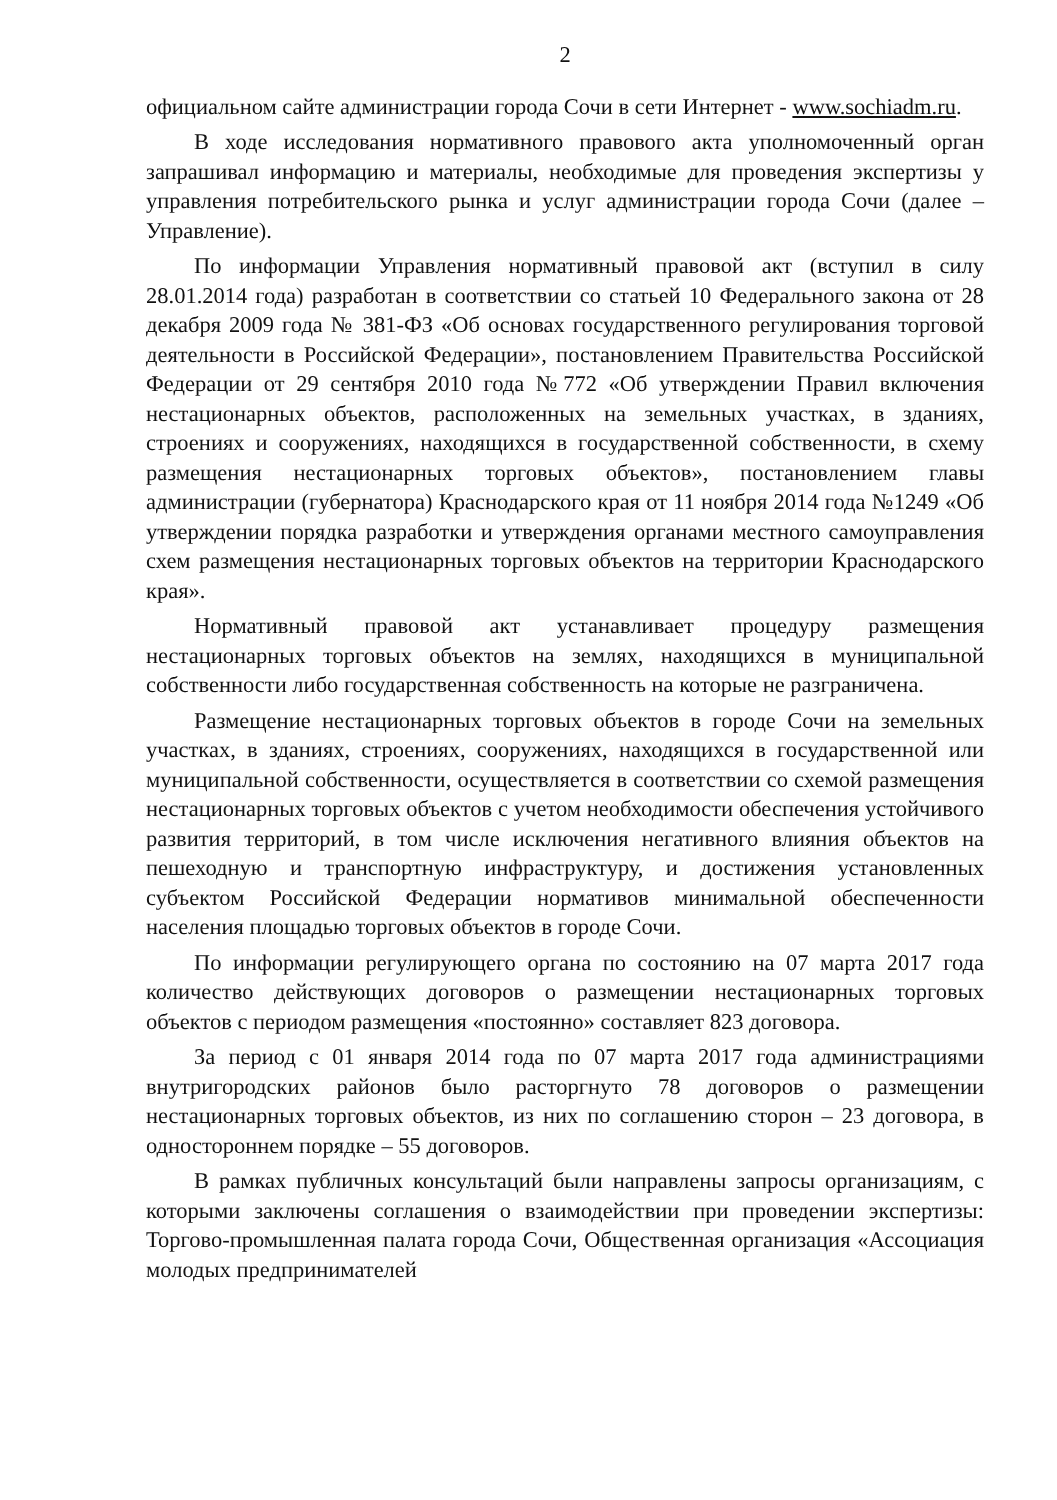2
официальном сайте администрации города Сочи в сети Интернет - www.sochiadm.ru.
В ходе исследования нормативного правового акта уполномоченный орган запрашивал информацию и материалы, необходимые для проведения экспертизы у управления потребительского рынка и услуг администрации города Сочи (далее – Управление).
По информации Управления нормативный правовой акт (вступил в силу 28.01.2014 года) разработан в соответствии со статьей 10 Федерального закона от 28 декабря 2009 года № 381-ФЗ «Об основах государственного регулирования торговой деятельности в Российской Федерации», постановлением Правительства Российской Федерации от 29 сентября 2010 года №772 «Об утверждении Правил включения нестационарных объектов, расположенных на земельных участках, в зданиях, строениях и сооружениях, находящихся в государственной собственности, в схему размещения нестационарных торговых объектов», постановлением главы администрации (губернатора) Краснодарского края от 11 ноября 2014 года №1249 «Об утверждении порядка разработки и утверждения органами местного самоуправления схем размещения нестационарных торговых объектов на территории Краснодарского края».
Нормативный правовой акт устанавливает процедуру размещения нестационарных торговых объектов на землях, находящихся в муниципальной собственности либо государственная собственность на которые не разграничена.
Размещение нестационарных торговых объектов в городе Сочи на земельных участках, в зданиях, строениях, сооружениях, находящихся в государственной или муниципальной собственности, осуществляется в соответствии со схемой размещения нестационарных торговых объектов с учетом необходимости обеспечения устойчивого развития территорий, в том числе исключения негативного влияния объектов на пешеходную и транспортную инфраструктуру, и достижения установленных субъектом Российской Федерации нормативов минимальной обеспеченности населения площадью торговых объектов в городе Сочи.
По информации регулирующего органа по состоянию на 07 марта 2017 года количество действующих договоров о размещении нестационарных торговых объектов с периодом размещения «постоянно» составляет 823 договора.
За период с 01 января 2014 года по 07 марта 2017 года администрациями внутригородских районов было расторгнуто 78 договоров о размещении нестационарных торговых объектов, из них по соглашению сторон – 23 договора, в одностороннем порядке – 55 договоров.
В рамках публичных консультаций были направлены запросы организациям, с которыми заключены соглашения о взаимодействии при проведении экспертизы: Торгово-промышленная палата города Сочи, Общественная организация «Ассоциация молодых предпринимателей